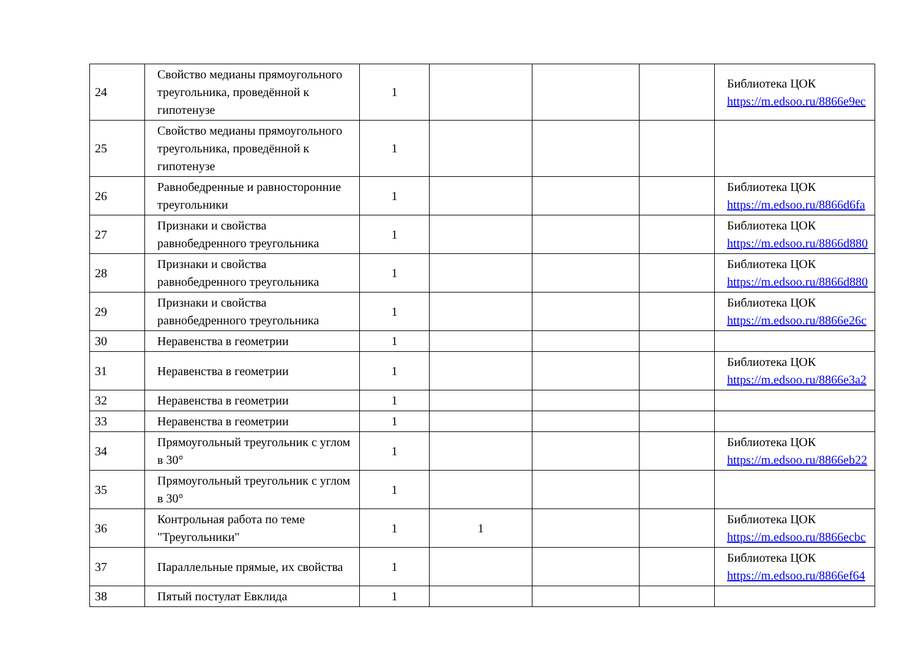| 24 | Свойство медианы прямоугольного треугольника, проведённой к гипотенузе | 1 | | | | Библиотека ЦОК https://m.edsoo.ru/8866e9ec |
| 25 | Свойство медианы прямоугольного треугольника, проведённой к гипотенузе | 1 | | | | |
| 26 | Равнобедренные и равносторонние треугольники | 1 | | | | Библиотека ЦОК https://m.edsoo.ru/8866d6fa |
| 27 | Признаки и свойства равнобедренного треугольника | 1 | | | | Библиотека ЦОК https://m.edsoo.ru/8866d880 |
| 28 | Признаки и свойства равнобедренного треугольника | 1 | | | | Библиотека ЦОК https://m.edsoo.ru/8866d880 |
| 29 | Признаки и свойства равнобедренного треугольника | 1 | | | | Библиотека ЦОК https://m.edsoo.ru/8866e26c |
| 30 | Неравенства в геометрии | 1 | | | | |
| 31 | Неравенства в геометрии | 1 | | | | Библиотека ЦОК https://m.edsoo.ru/8866e3a2 |
| 32 | Неравенства в геометрии | 1 | | | | |
| 33 | Неравенства в геометрии | 1 | | | | |
| 34 | Прямоугольный треугольник с углом в 30° | 1 | | | | Библиотека ЦОК https://m.edsoo.ru/8866eb22 |
| 35 | Прямоугольный треугольник с углом в 30° | 1 | | | | |
| 36 | Контрольная работа по теме "Треугольники" | 1 | 1 | | | Библиотека ЦОК https://m.edsoo.ru/8866ecbc |
| 37 | Параллельные прямые, их свойства | 1 | | | | Библиотека ЦОК https://m.edsoo.ru/8866ef64 |
| 38 | Пятый постулат Евклида | 1 | | | | |